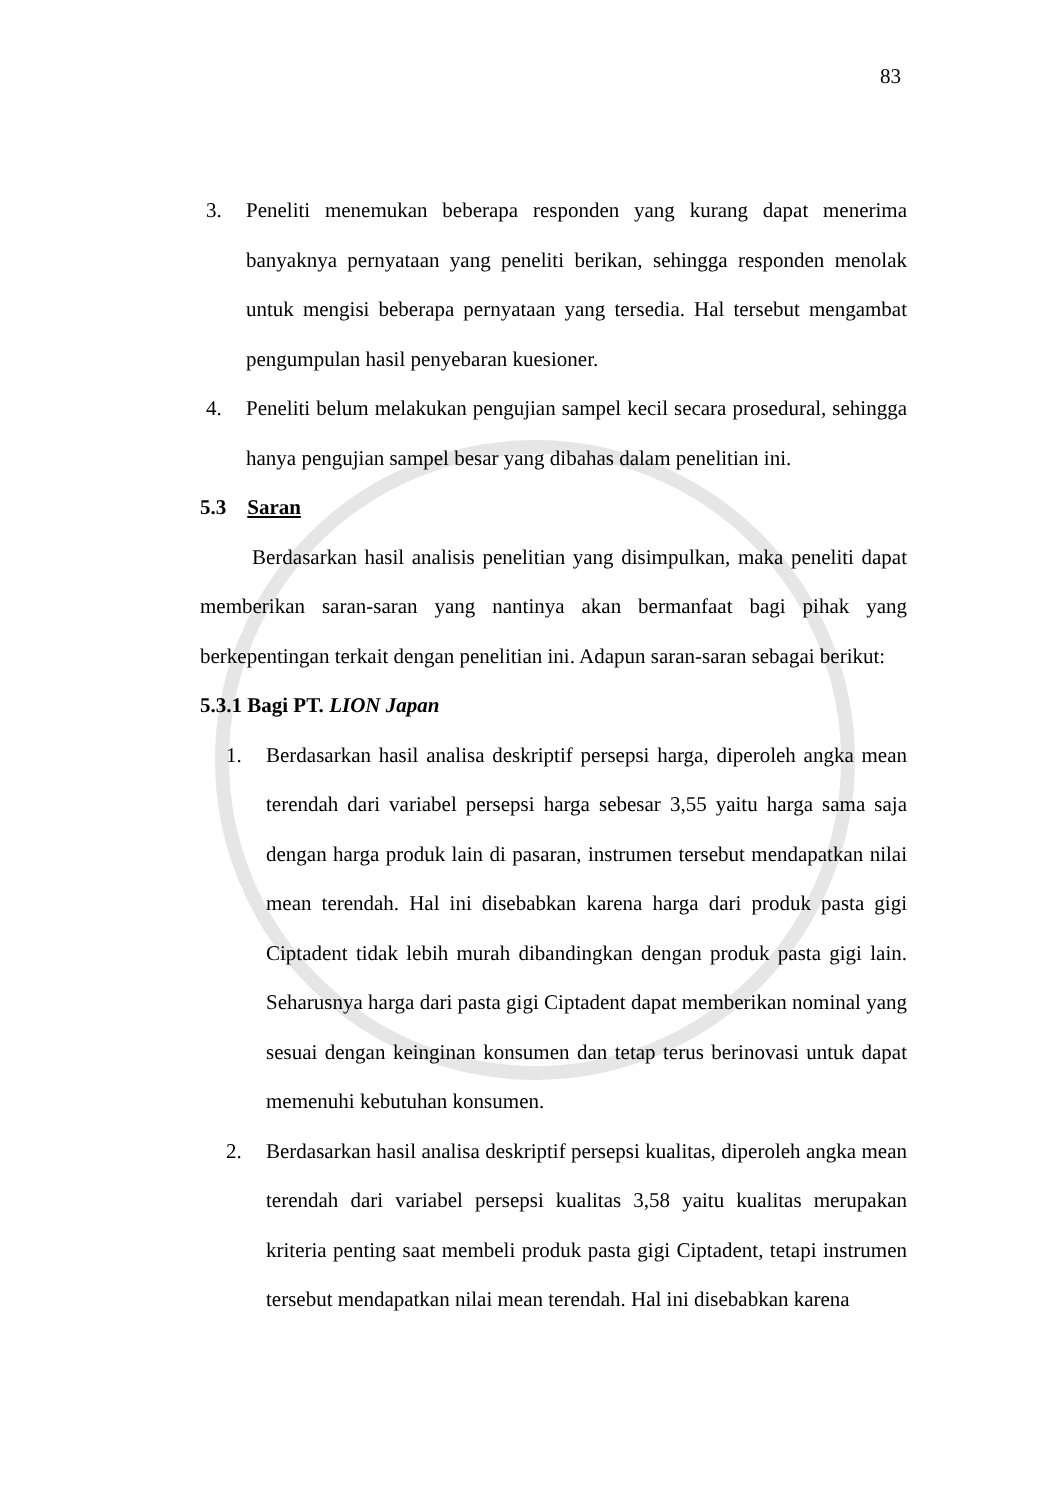83
3. Peneliti menemukan beberapa responden yang kurang dapat menerima banyaknya pernyataan yang peneliti berikan, sehingga responden menolak untuk mengisi beberapa pernyataan yang tersedia. Hal tersebut mengambat pengumpulan hasil penyebaran kuesioner.
4. Peneliti belum melakukan pengujian sampel kecil secara prosedural, sehingga hanya pengujian sampel besar yang dibahas dalam penelitian ini.
5.3 Saran
Berdasarkan hasil analisis penelitian yang disimpulkan, maka peneliti dapat memberikan saran-saran yang nantinya akan bermanfaat bagi pihak yang berkepentingan terkait dengan penelitian ini. Adapun saran-saran sebagai berikut:
5.3.1 Bagi PT. LION Japan
1. Berdasarkan hasil analisa deskriptif persepsi harga, diperoleh angka mean terendah dari variabel persepsi harga sebesar 3,55 yaitu harga sama saja dengan harga produk lain di pasaran, instrumen tersebut mendapatkan nilai mean terendah. Hal ini disebabkan karena harga dari produk pasta gigi Ciptadent tidak lebih murah dibandingkan dengan produk pasta gigi lain. Seharusnya harga dari pasta gigi Ciptadent dapat memberikan nominal yang sesuai dengan keinginan konsumen dan tetap terus berinovasi untuk dapat memenuhi kebutuhan konsumen.
2. Berdasarkan hasil analisa deskriptif persepsi kualitas, diperoleh angka mean terendah dari variabel persepsi kualitas 3,58 yaitu kualitas merupakan kriteria penting saat membeli produk pasta gigi Ciptadent, tetapi instrumen tersebut mendapatkan nilai mean terendah. Hal ini disebabkan karena